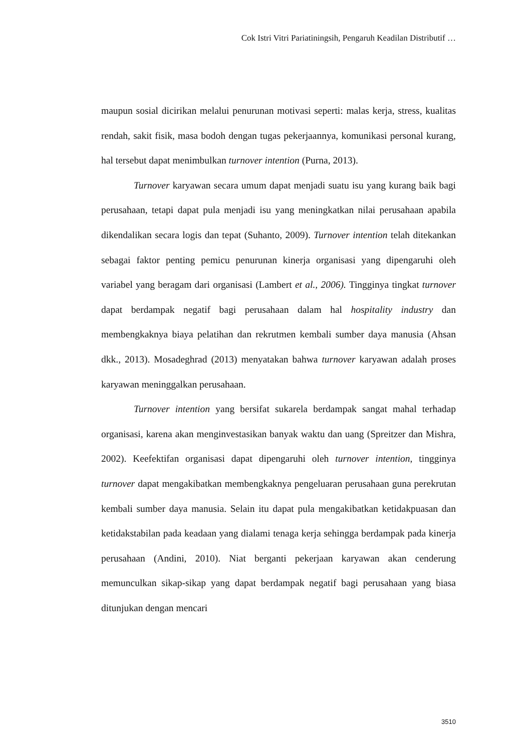Cok Istri Vitri Pariatiningsih, Pengaruh Keadilan Distributif …
maupun sosial dicirikan melalui penurunan motivasi seperti: malas kerja, stress, kualitas rendah, sakit fisik, masa bodoh dengan tugas pekerjaannya, komunikasi personal kurang, hal tersebut dapat menimbulkan turnover intention (Purna, 2013).
Turnover karyawan secara umum dapat menjadi suatu isu yang kurang baik bagi perusahaan, tetapi dapat pula menjadi isu yang meningkatkan nilai perusahaan apabila dikendalikan secara logis dan tepat (Suhanto, 2009). Turnover intention telah ditekankan sebagai faktor penting pemicu penurunan kinerja organisasi yang dipengaruhi oleh variabel yang beragam dari organisasi (Lambert et al., 2006). Tingginya tingkat turnover dapat berdampak negatif bagi perusahaan dalam hal hospitality industry dan membengkaknya biaya pelatihan dan rekrutmen kembali sumber daya manusia (Ahsan dkk., 2013). Mosadeghrad (2013) menyatakan bahwa turnover karyawan adalah proses karyawan meninggalkan perusahaan.
Turnover intention yang bersifat sukarela berdampak sangat mahal terhadap organisasi, karena akan menginvestasikan banyak waktu dan uang (Spreitzer dan Mishra, 2002). Keefektifan organisasi dapat dipengaruhi oleh turnover intention, tingginya turnover dapat mengakibatkan membengkaknya pengeluaran perusahaan guna perekrutan kembali sumber daya manusia. Selain itu dapat pula mengakibatkan ketidakpuasan dan ketidakstabilan pada keadaan yang dialami tenaga kerja sehingga berdampak pada kinerja perusahaan (Andini, 2010). Niat berganti pekerjaan karyawan akan cenderung memunculkan sikap-sikap yang dapat berdampak negatif bagi perusahaan yang biasa ditunjukan dengan mencari
3510